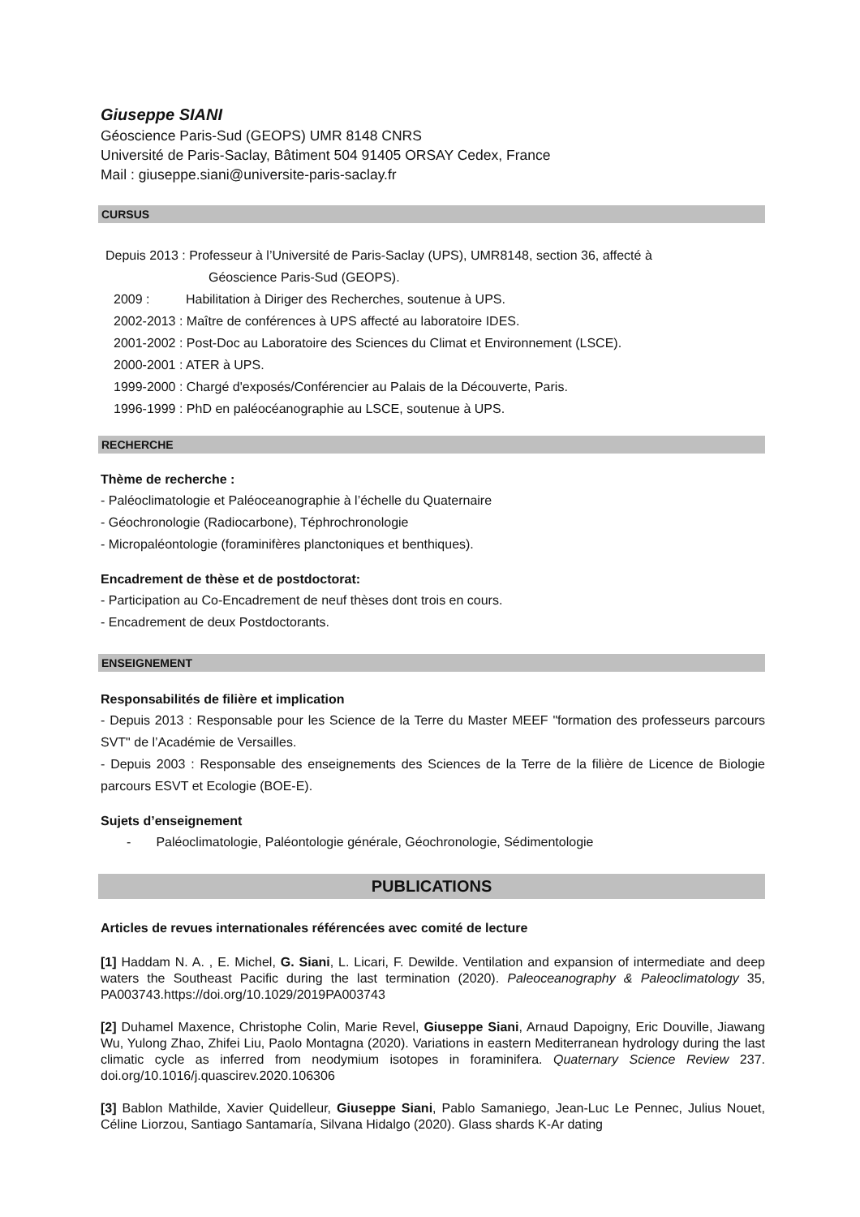Giuseppe SIANI
Géoscience Paris-Sud (GEOPS) UMR 8148 CNRS
Université de Paris-Saclay, Bâtiment 504 91405 ORSAY Cedex, France
Mail : giuseppe.siani@universite-paris-saclay.fr
CURSUS
Depuis 2013 : Professeur à l’Université de Paris-Saclay (UPS), UMR8148, section 36, affecté à
Géoscience Paris-Sud (GEOPS).
2009 : Habilitation à Diriger des Recherches, soutenue à UPS.
2002-2013 : Maître de conférences à UPS affecté au laboratoire IDES.
2001-2002 : Post-Doc au Laboratoire des Sciences du Climat et Environnement (LSCE).
2000-2001 : ATER à UPS.
1999-2000 : Chargé d'exposés/Conférencier au Palais de la Découverte, Paris.
1996-1999 : PhD en paléocéanographie au LSCE, soutenue à UPS.
RECHERCHE
Thème de recherche :
- Paléoclimatologie et Paléoceanographie à l’échelle du Quaternaire
- Géochronologie (Radiocarbone), Téphrochronologie
- Micropaléontologie (foraminifères planctoniques et benthiques).
Encadrement de thèse et de postdoctorat:
- Participation au Co-Encadrement de neuf thèses dont trois en cours.
- Encadrement de deux Postdoctorants.
ENSEIGNEMENT
Responsabilités de filière et implication
- Depuis 2013 : Responsable pour les Science de la Terre du Master MEEF "formation des professeurs parcours SVT" de l’Académie de Versailles.
- Depuis 2003 : Responsable des enseignements des Sciences de la Terre de la filière de Licence de Biologie parcours ESVT et Ecologie (BOE-E).
Sujets d’enseignement
- Paléoclimatologie, Paléontologie générale, Géochronologie, Sédimentologie
PUBLICATIONS
Articles de revues internationales référencées avec comité de lecture
[1] Haddam N. A. , E. Michel, G. Siani, L. Licari, F. Dewilde. Ventilation and expansion of intermediate and deep waters the Southeast Pacific during the last termination (2020). Paleoceanography & Paleoclimatology 35, PA003743.https://doi.org/10.1029/2019PA003743
[2] Duhamel Maxence, Christophe Colin, Marie Revel, Giuseppe Siani, Arnaud Dapoigny, Eric Douville, Jiawang Wu, Yulong Zhao, Zhifei Liu, Paolo Montagna (2020). Variations in eastern Mediterranean hydrology during the last climatic cycle as inferred from neodymium isotopes in foraminifera. Quaternary Science Review 237. doi.org/10.1016/j.quascirev.2020.106306
[3] Bablon Mathilde, Xavier Quidelleur, Giuseppe Siani, Pablo Samaniego, Jean-Luc Le Pennec, Julius Nouet, Céline Liorzou, Santiago Santamaría, Silvana Hidalgo (2020). Glass shards K-Ar dating